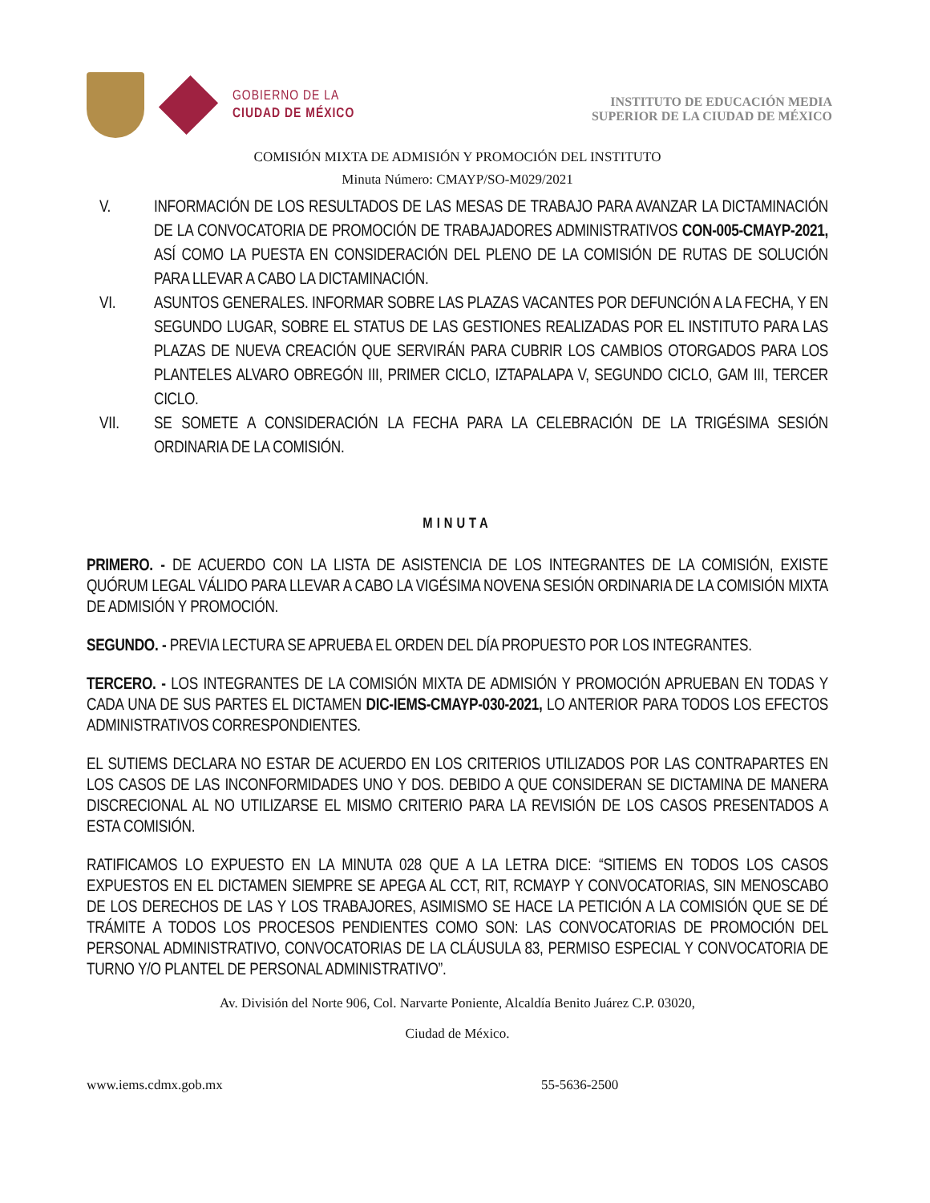GOBIERNO DE LA
CIUDAD DE MÉXICO
INSTITUTO DE EDUCACIÓN MEDIA
SUPERIOR DE LA CIUDAD DE MÉXICO
COMISIÓN MIXTA DE ADMISIÓN Y PROMOCIÓN DEL INSTITUTO
Minuta Número: CMAYP/SO-M029/2021
V. INFORMACIÓN DE LOS RESULTADOS DE LAS MESAS DE TRABAJO PARA AVANZAR LA DICTAMINACIÓN DE LA CONVOCATORIA DE PROMOCIÓN DE TRABAJADORES ADMINISTRATIVOS CON-005-CMAYP-2021, ASÍ COMO LA PUESTA EN CONSIDERACIÓN DEL PLENO DE LA COMISIÓN DE RUTAS DE SOLUCIÓN PARA LLEVAR A CABO LA DICTAMINACIÓN.
VI. ASUNTOS GENERALES. INFORMAR SOBRE LAS PLAZAS VACANTES POR DEFUNCIÓN A LA FECHA, Y EN SEGUNDO LUGAR, SOBRE EL STATUS DE LAS GESTIONES REALIZADAS POR EL INSTITUTO PARA LAS PLAZAS DE NUEVA CREACIÓN QUE SERVIRÁN PARA CUBRIR LOS CAMBIOS OTORGADOS PARA LOS PLANTELES ALVARO OBREGÓN III, PRIMER CICLO, IZTAPALAPA V, SEGUNDO CICLO, GAM III, TERCER CICLO.
VII. SE SOMETE A CONSIDERACIÓN LA FECHA PARA LA CELEBRACIÓN DE LA TRIGÉSIMA SESIÓN ORDINARIA DE LA COMISIÓN.
MINUTA
PRIMERO. - DE ACUERDO CON LA LISTA DE ASISTENCIA DE LOS INTEGRANTES DE LA COMISIÓN, EXISTE QUÓRUM LEGAL VÁLIDO PARA LLEVAR A CABO LA VIGÉSIMA NOVENA SESIÓN ORDINARIA DE LA COMISIÓN MIXTA DE ADMISIÓN Y PROMOCIÓN.
SEGUNDO. - PREVIA LECTURA SE APRUEBA EL ORDEN DEL DÍA PROPUESTO POR LOS INTEGRANTES.
TERCERO. - LOS INTEGRANTES DE LA COMISIÓN MIXTA DE ADMISIÓN Y PROMOCIÓN APRUEBAN EN TODAS Y CADA UNA DE SUS PARTES EL DICTAMEN DIC-IEMS-CMAYP-030-2021, LO ANTERIOR PARA TODOS LOS EFECTOS ADMINISTRATIVOS CORRESPONDIENTES.
EL SUTIEMS DECLARA NO ESTAR DE ACUERDO EN LOS CRITERIOS UTILIZADOS POR LAS CONTRAPARTES EN LOS CASOS DE LAS INCONFORMIDADES UNO Y DOS. DEBIDO A QUE CONSIDERAN SE DICTAMINA DE MANERA DISCRECIONAL AL NO UTILIZARSE EL MISMO CRITERIO PARA LA REVISIÓN DE LOS CASOS PRESENTADOS A ESTA COMISIÓN.
RATIFICAMOS LO EXPUESTO EN LA MINUTA 028 QUE A LA LETRA DICE: “SITIEMS EN TODOS LOS CASOS EXPUESTOS EN EL DICTAMEN SIEMPRE SE APEGA AL CCT, RIT, RCMAYP Y CONVOCATORIAS, SIN MENOSCABO DE LOS DERECHOS DE LAS Y LOS TRABAJORES, ASIMISMO SE HACE LA PETICIÓN A LA COMISIÓN QUE SE DÉ TRÁMITE A TODOS LOS PROCESOS PENDIENTES COMO SON: LAS CONVOCATORIAS DE PROMOCIÓN DEL PERSONAL ADMINISTRATIVO, CONVOCATORIAS DE LA CLÁUSULA 83, PERMISO ESPECIAL Y CONVOCATORIA DE TURNO Y/O PLANTEL DE PERSONAL ADMINISTRATIVO”.
Av. División del Norte 906, Col. Narvarte Poniente, Alcaldía Benito Juárez C.P. 03020,
Ciudad de México.
www.iems.cdmx.gob.mx 55-5636-2500